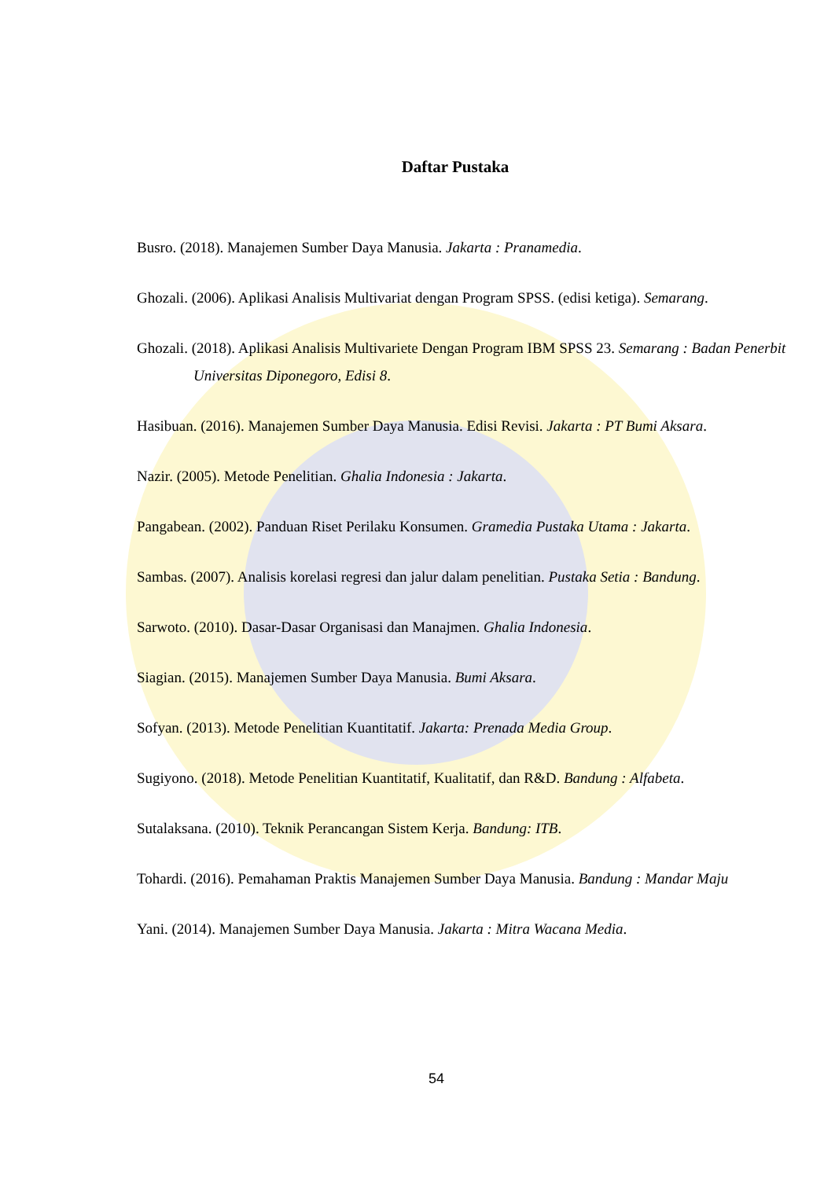Daftar Pustaka
Busro. (2018). Manajemen Sumber Daya Manusia. Jakarta : Pranamedia.
Ghozali. (2006). Aplikasi Analisis Multivariat dengan Program SPSS. (edisi ketiga). Semarang.
Ghozali. (2018). Aplikasi Analisis Multivariete Dengan Program IBM SPSS 23. Semarang : Badan Penerbit Universitas Diponegoro, Edisi 8.
Hasibuan. (2016). Manajemen Sumber Daya Manusia. Edisi Revisi. Jakarta : PT Bumi Aksara.
Nazir. (2005). Metode Penelitian. Ghalia Indonesia : Jakarta.
Pangabean. (2002). Panduan Riset Perilaku Konsumen. Gramedia Pustaka Utama : Jakarta.
Sambas. (2007). Analisis korelasi regresi dan jalur dalam penelitian. Pustaka Setia : Bandung.
Sarwoto. (2010). Dasar-Dasar Organisasi dan Manajmen. Ghalia Indonesia.
Siagian. (2015). Manajemen Sumber Daya Manusia. Bumi Aksara.
Sofyan. (2013). Metode Penelitian Kuantitatif. Jakarta: Prenada Media Group.
Sugiyono. (2018). Metode Penelitian Kuantitatif, Kualitatif, dan R&D. Bandung : Alfabeta.
Sutalaksana. (2010). Teknik Perancangan Sistem Kerja. Bandung: ITB.
Tohardi. (2016). Pemahaman Praktis Manajemen Sumber Daya Manusia. Bandung : Mandar Maju
Yani. (2014). Manajemen Sumber Daya Manusia. Jakarta : Mitra Wacana Media.
54